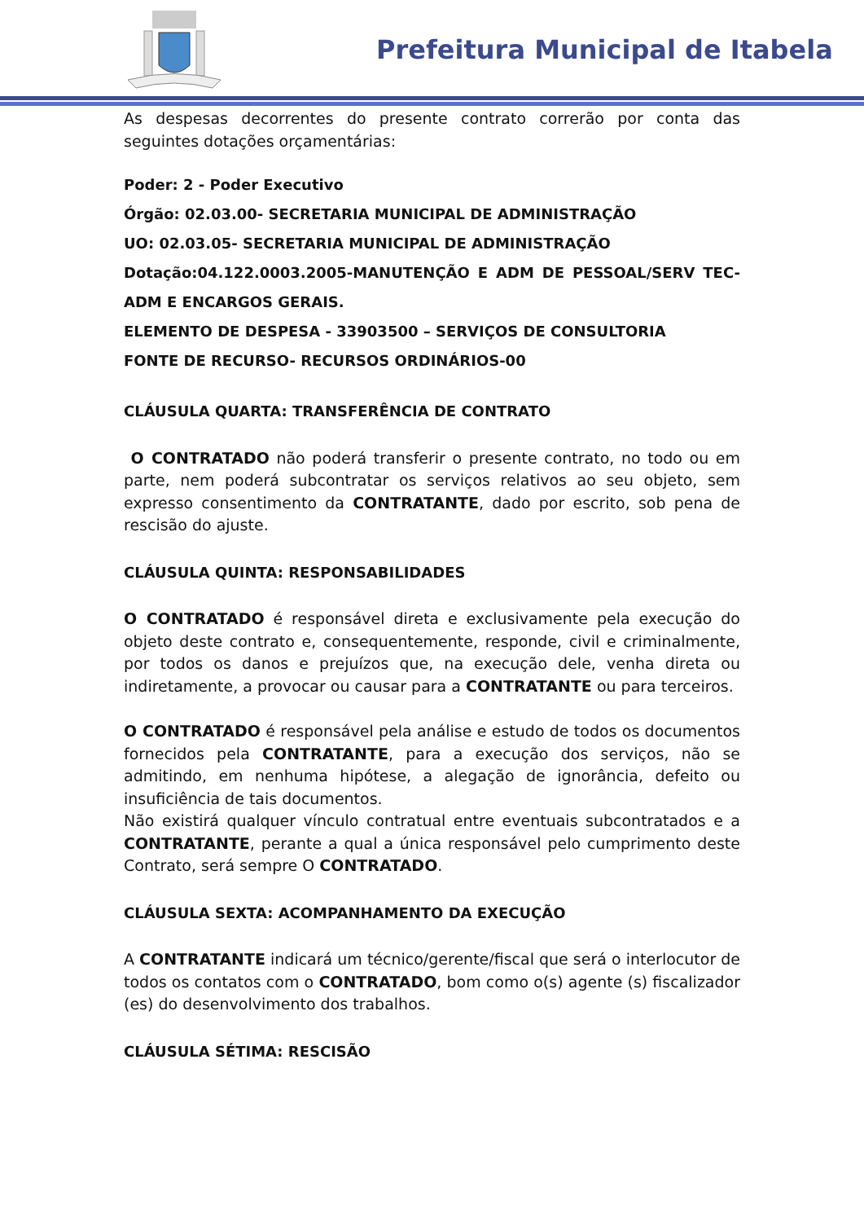Prefeitura Municipal de Itabela
As despesas decorrentes do presente contrato correrão por conta das seguintes dotações orçamentárias:
Poder: 2 - Poder Executivo
Órgão: 02.03.00- SECRETARIA MUNICIPAL DE ADMINISTRAÇÃO
UO: 02.03.05- SECRETARIA MUNICIPAL DE ADMINISTRAÇÃO
Dotação:04.122.0003.2005-MANUTENÇÃO E ADM DE PESSOAL/SERV TEC-ADM E ENCARGOS GERAIS.
ELEMENTO DE DESPESA - 33903500 – SERVIÇOS DE CONSULTORIA
FONTE DE RECURSO- RECURSOS ORDINÁRIOS-00
CLÁUSULA QUARTA: TRANSFERÊNCIA DE CONTRATO
O CONTRATADO não poderá transferir o presente contrato, no todo ou em parte, nem poderá subcontratar os serviços relativos ao seu objeto, sem expresso consentimento da CONTRATANTE, dado por escrito, sob pena de rescisão do ajuste.
CLÁUSULA QUINTA: RESPONSABILIDADES
O CONTRATADO é responsável direta e exclusivamente pela execução do objeto deste contrato e, consequentemente, responde, civil e criminalmente, por todos os danos e prejuízos que, na execução dele, venha direta ou indiretamente, a provocar ou causar para a CONTRATANTE ou para terceiros.
O CONTRATADO é responsável pela análise e estudo de todos os documentos fornecidos pela CONTRATANTE, para a execução dos serviços, não se admitindo, em nenhuma hipótese, a alegação de ignorância, defeito ou insuficiência de tais documentos.
Não existirá qualquer vínculo contratual entre eventuais subcontratados e a CONTRATANTE, perante a qual a única responsável pelo cumprimento deste Contrato, será sempre O CONTRATADO.
CLÁUSULA SEXTA: ACOMPANHAMENTO DA EXECUÇÃO
A CONTRATANTE indicará um técnico/gerente/fiscal que será o interlocutor de todos os contatos com o CONTRATADO, bom como o(s) agente (s) fiscalizador (es) do desenvolvimento dos trabalhos.
CLÁUSULA SÉTIMA: RESCISÃO